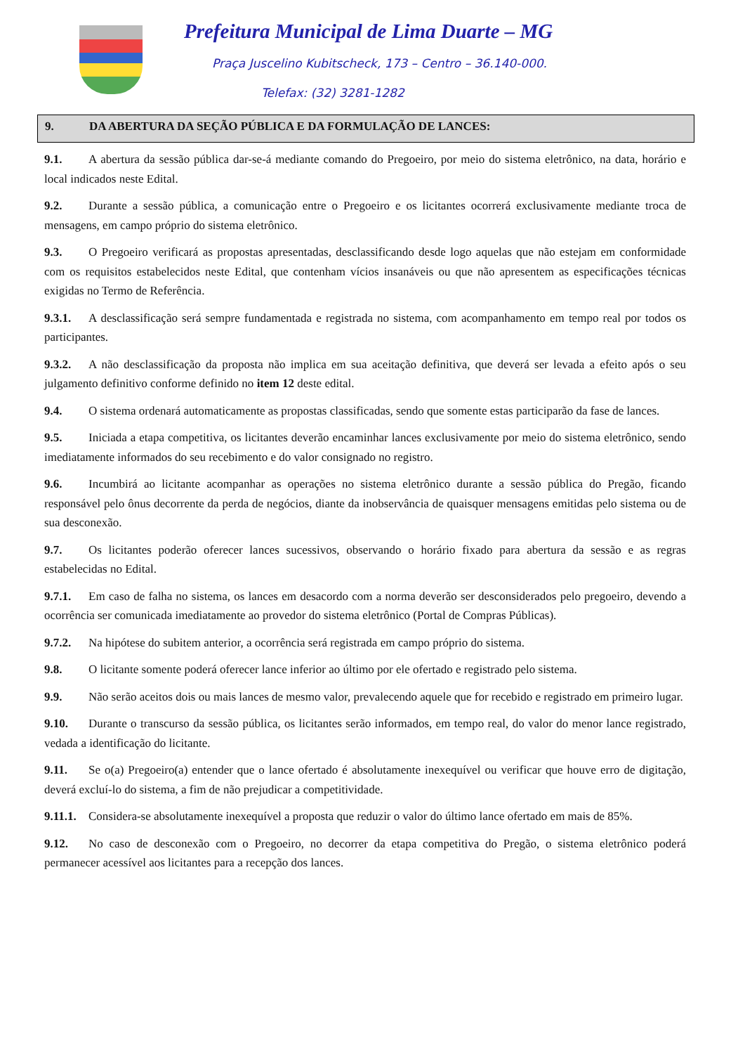Prefeitura Municipal de Lima Duarte – MG
Praça Juscelino Kubitscheck, 173 – Centro – 36.140-000.
Telefax: (32) 3281-1282
9. DA ABERTURA DA SEÇÃO PÚBLICA E DA FORMULAÇÃO DE LANCES:
9.1. A abertura da sessão pública dar-se-á mediante comando do Pregoeiro, por meio do sistema eletrônico, na data, horário e local indicados neste Edital.
9.2. Durante a sessão pública, a comunicação entre o Pregoeiro e os licitantes ocorrerá exclusivamente mediante troca de mensagens, em campo próprio do sistema eletrônico.
9.3. O Pregoeiro verificará as propostas apresentadas, desclassificando desde logo aquelas que não estejam em conformidade com os requisitos estabelecidos neste Edital, que contenham vícios insanáveis ou que não apresentem as especificações técnicas exigidas no Termo de Referência.
9.3.1. A desclassificação será sempre fundamentada e registrada no sistema, com acompanhamento em tempo real por todos os participantes.
9.3.2. A não desclassificação da proposta não implica em sua aceitação definitiva, que deverá ser levada a efeito após o seu julgamento definitivo conforme definido no item 12 deste edital.
9.4. O sistema ordenará automaticamente as propostas classificadas, sendo que somente estas participarão da fase de lances.
9.5. Iniciada a etapa competitiva, os licitantes deverão encaminhar lances exclusivamente por meio do sistema eletrônico, sendo imediatamente informados do seu recebimento e do valor consignado no registro.
9.6. Incumbirá ao licitante acompanhar as operações no sistema eletrônico durante a sessão pública do Pregão, ficando responsável pelo ônus decorrente da perda de negócios, diante da inobservância de quaisquer mensagens emitidas pelo sistema ou de sua desconexão.
9.7. Os licitantes poderão oferecer lances sucessivos, observando o horário fixado para abertura da sessão e as regras estabelecidas no Edital.
9.7.1. Em caso de falha no sistema, os lances em desacordo com a norma deverão ser desconsiderados pelo pregoeiro, devendo a ocorrência ser comunicada imediatamente ao provedor do sistema eletrônico (Portal de Compras Públicas).
9.7.2. Na hipótese do subitem anterior, a ocorrência será registrada em campo próprio do sistema.
9.8. O licitante somente poderá oferecer lance inferior ao último por ele ofertado e registrado pelo sistema.
9.9. Não serão aceitos dois ou mais lances de mesmo valor, prevalecendo aquele que for recebido e registrado em primeiro lugar.
9.10. Durante o transcurso da sessão pública, os licitantes serão informados, em tempo real, do valor do menor lance registrado, vedada a identificação do licitante.
9.11. Se o(a) Pregoeiro(a) entender que o lance ofertado é absolutamente inexequível ou verificar que houve erro de digitação, deverá excluí-lo do sistema, a fim de não prejudicar a competitividade.
9.11.1. Considera-se absolutamente inexequível a proposta que reduzir o valor do último lance ofertado em mais de 85%.
9.12. No caso de desconexão com o Pregoeiro, no decorrer da etapa competitiva do Pregão, o sistema eletrônico poderá permanecer acessível aos licitantes para a recepção dos lances.